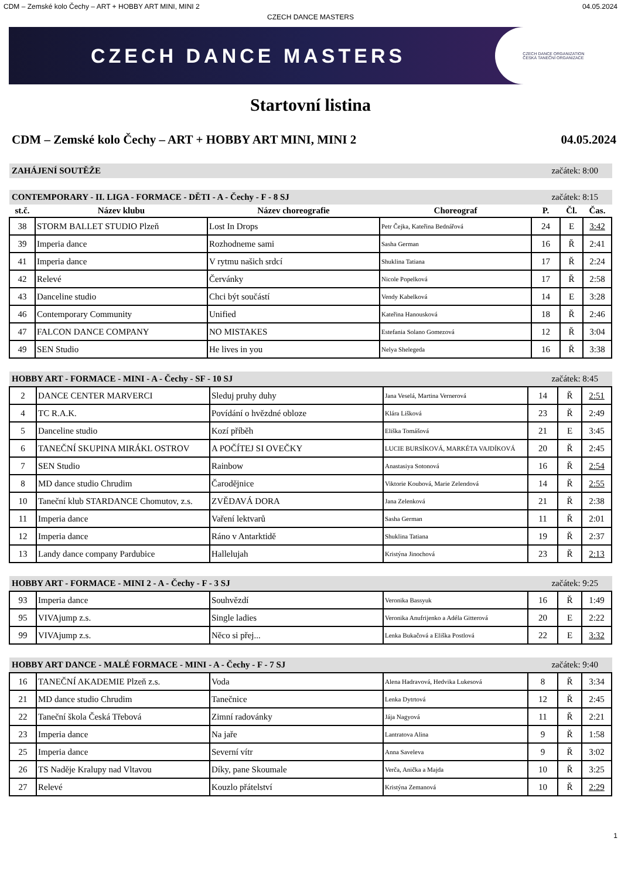CDM – Zemské kolo Čechy – ART + HOBBY ART MINI, MINI 2 04.05.2024
CZECH DANCE MASTERS
CZECH DANCE MASTERS CZECH DANCE ORGANIZATION
ČESKÁ TANEČNÍ ORGANIZACE
Startovní listina
CDM – Zemské kolo Čechy – ART + HOBBY ART MINI, MINI 2 04.05.2024
ZAHÁJENÍ SOUTĚŽE začátek: 8:00
CONTEMPORARY - II. LIGA - FORMACE - DĚTI - A - Čechy - F - 8 SJ začátek: 8:15
| st.č. | Název klubu | Název choreografie | Choreograf | P. | Čl. | Čas. |
| --- | --- | --- | --- | --- | --- | --- |
| 38 | STORM BALLET STUDIO Plzeň | Lost In Drops | Petr Čejka, Kateřina Bednářová | 24 | E | 3:42 |
| 39 | Imperia dance | Rozhodneme sami | Sasha German | 16 | Ř | 2:41 |
| 41 | Imperia dance | V rytmu našich srdcí | Shuklina Tatiana | 17 | Ř | 2:24 |
| 42 | Relevé | Červánky | Nicole Popelková | 17 | Ř | 2:58 |
| 43 | Danceline studio | Chci být součástí | Vendy Kabelková | 14 | E | 3:28 |
| 46 | Contemporary Community | Unified | Kateřina Hanousková | 18 | Ř | 2:46 |
| 47 | FALCON DANCE COMPANY | NO MISTAKES | Estefania Solano Gomezová | 12 | Ř | 3:04 |
| 49 | SEN Studio | He lives in you | Nelya Shelegeda | 16 | Ř | 3:38 |
HOBBY ART - FORMACE - MINI - A - Čechy - SF - 10 SJ začátek: 8:45
| 2 | DANCE CENTER MARVERCI | Sleduj pruhy duhy | Jana Veselá, Martina Vernerová | 14 | Ř | 2:51 |
| 4 | TC R.A.K. | Povídání o hvězdné obloze | Klára Lišková | 23 | Ř | 2:49 |
| 5 | Danceline studio | Kozí příběh | Eliška Tomášová | 21 | E | 3:45 |
| 6 | TANEČNÍ SKUPINA MIRÁKL OSTROV | A POČÍTEJ SI OVEČKY | LUCIE BURSÍKOVÁ, MARKÉTA VAJDÍKOVÁ | 20 | Ř | 2:45 |
| 7 | SEN Studio | Rainbow | Anastasiya Sotonová | 16 | Ř | 2:54 |
| 8 | MD dance studio Chrudim | Čarodějnice | Viktorie Koubová, Marie Zelendová | 14 | Ř | 2:55 |
| 10 | Taneční klub STARDANCE Chomutov, z.s. | ZVĚDAVÁ DORA | Jana Zelenková | 21 | Ř | 2:38 |
| 11 | Imperia dance | Vaření lektvarů | Sasha German | 11 | Ř | 2:01 |
| 12 | Imperia dance | Ráno v Antarktidě | Shuklina Tatiana | 19 | Ř | 2:37 |
| 13 | Landy dance company Pardubice | Hallelujah | Kristýna Jinochová | 23 | Ř | 2:13 |
HOBBY ART - FORMACE - MINI 2 - A - Čechy - F - 3 SJ začátek: 9:25
| 93 | Imperia dance | Souhvězdí | Veronika Bassyuk | 16 | Ř | 1:49 |
| 95 | VIVAjump z.s. | Single ladies | Veronika Anufrijenko a Adéla Gitterová | 20 | E | 2:22 |
| 99 | VIVAjump z.s. | Něco si přej... | Lenka Bukačová a Eliška Postlová | 22 | E | 3:32 |
HOBBY ART DANCE - MALÉ FORMACE - MINI - A - Čechy - F - 7 SJ začátek: 9:40
| 16 | TANEČNÍ AKADEMIE Plzeň z.s. | Voda | Alena Hadravová, Hedvika Lukesová | 8 | Ř | 3:34 |
| 21 | MD dance studio Chrudim | Tanečnice | Lenka Dytrtová | 12 | Ř | 2:45 |
| 22 | Taneční škola Česká Třebová | Zimní radovánky | Jája Nagyová | 11 | Ř | 2:21 |
| 23 | Imperia dance | Na jaře | Lantratova Alina | 9 | Ř | 1:58 |
| 25 | Imperia dance | Severní vítr | Anna Saveleva | 9 | Ř | 3:02 |
| 26 | TS Naděje Kralupy nad Vltavou | Díky, pane Skoumale | Verča, Anička a Majda | 10 | Ř | 3:25 |
| 27 | Relevé | Kouzlo přátelství | Kristýna Zemanová | 10 | Ř | 2:29 |
1